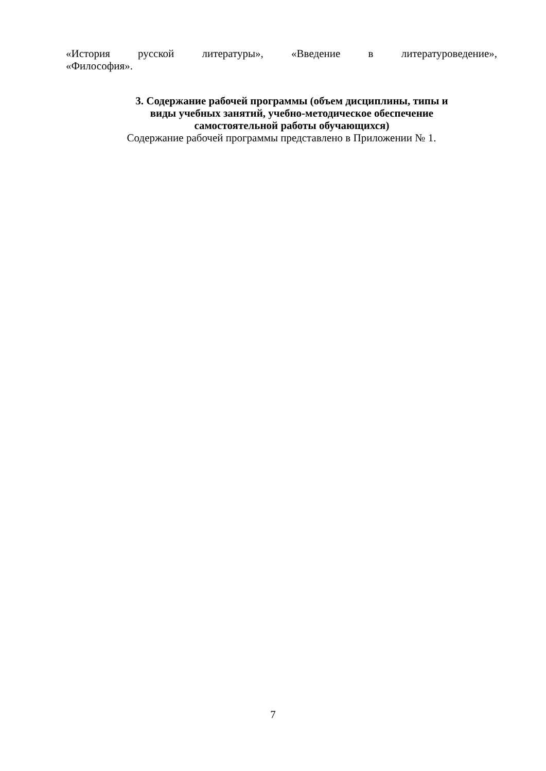«История русской литературы», «Введение в литературоведение»,
«Философия».
3. Содержание рабочей программы (объем дисциплины, типы и
виды учебных занятий, учебно-методическое обеспечение
самостоятельной работы обучающихся)
Содержание рабочей программы представлено в Приложении № 1.
7